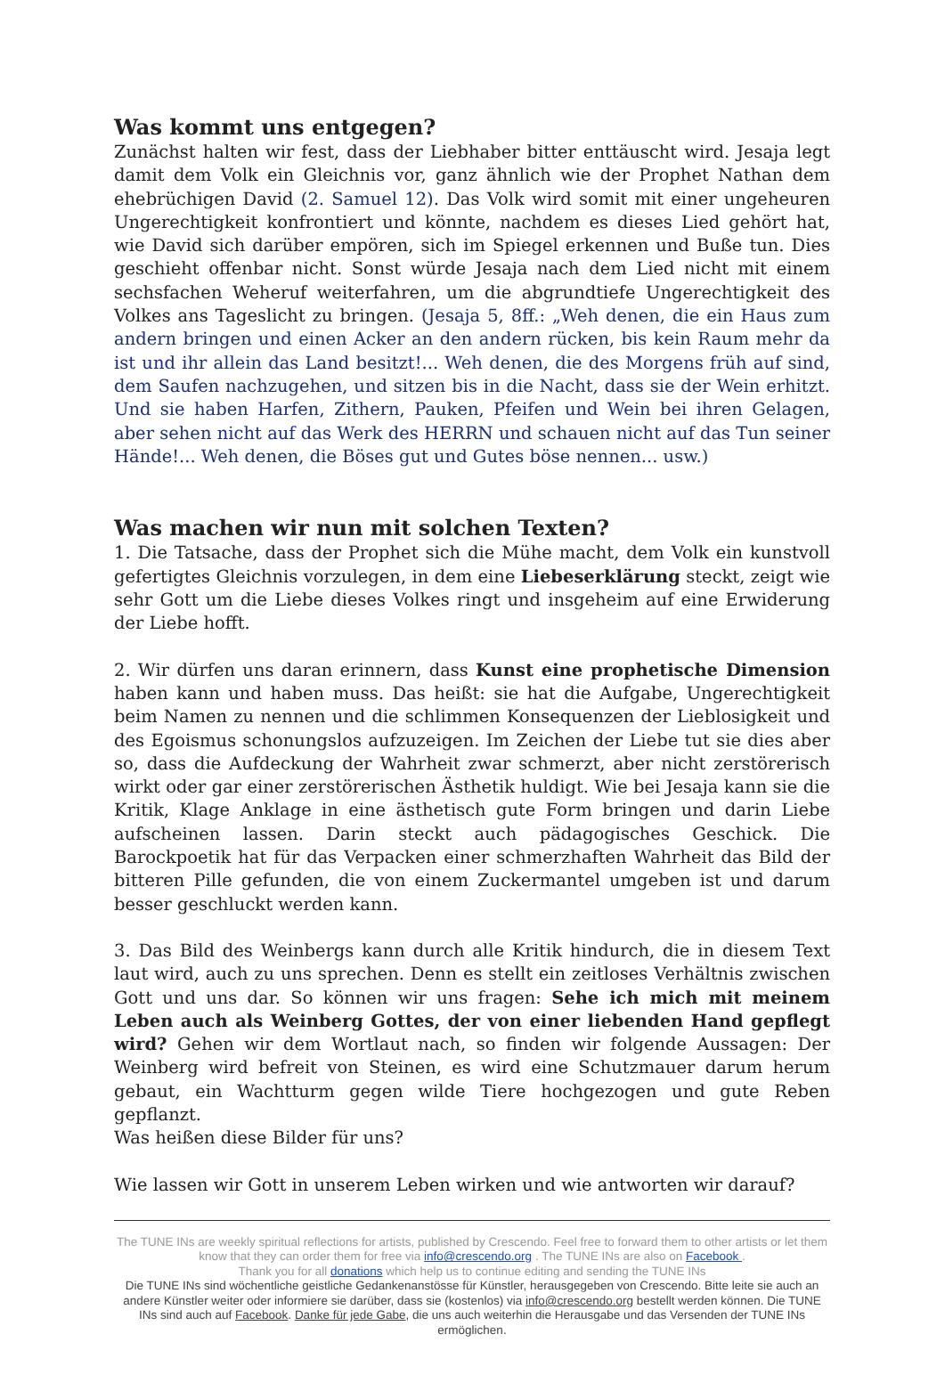Was kommt uns entgegen?
Zunächst halten wir fest, dass der Liebhaber bitter enttäuscht wird. Jesaja legt damit dem Volk ein Gleichnis vor, ganz ähnlich wie der Prophet Nathan dem ehebrüchigen David (2. Samuel 12). Das Volk wird somit mit einer ungeheuren Ungerechtigkeit konfrontiert und könnte, nachdem es dieses Lied gehört hat, wie David sich darüber empören, sich im Spiegel erkennen und Buße tun. Dies geschieht offenbar nicht. Sonst würde Jesaja nach dem Lied nicht mit einem sechsfachen Weheruf weiterfahren, um die abgrundtiefe Ungerechtigkeit des Volkes ans Tageslicht zu bringen. (Jesaja 5, 8ff.: „Weh denen, die ein Haus zum andern bringen und einen Acker an den andern rücken, bis kein Raum mehr da ist und ihr allein das Land besitzt!... Weh denen, die des Morgens früh auf sind, dem Saufen nachzugehen, und sitzen bis in die Nacht, dass sie der Wein erhitzt. Und sie haben Harfen, Zithern, Pauken, Pfeifen und Wein bei ihren Gelagen, aber sehen nicht auf das Werk des HERRN und schauen nicht auf das Tun seiner Hände!... Weh denen, die Böses gut und Gutes böse nennen... usw.)
Was machen wir nun mit solchen Texten?
1. Die Tatsache, dass der Prophet sich die Mühe macht, dem Volk ein kunstvoll gefertigtes Gleichnis vorzulegen, in dem eine Liebeserklärung steckt, zeigt wie sehr Gott um die Liebe dieses Volkes ringt und insgeheim auf eine Erwiderung der Liebe hofft.
2. Wir dürfen uns daran erinnern, dass Kunst eine prophetische Dimension haben kann und haben muss. Das heißt: sie hat die Aufgabe, Ungerechtigkeit beim Namen zu nennen und die schlimmen Konsequenzen der Lieblosigkeit und des Egoismus schonungslos aufzuzeigen. Im Zeichen der Liebe tut sie dies aber so, dass die Aufdeckung der Wahrheit zwar schmerzt, aber nicht zerstörerisch wirkt oder gar einer zerstörerischen Ästhetik huldigt. Wie bei Jesaja kann sie die Kritik, Klage Anklage in eine ästhetisch gute Form bringen und darin Liebe aufscheinen lassen. Darin steckt auch pädagogisches Geschick. Die Barockpoetik hat für das Verpacken einer schmerzhaften Wahrheit das Bild der bitteren Pille gefunden, die von einem Zuckermantel umgeben ist und darum besser geschluckt werden kann.
3. Das Bild des Weinbergs kann durch alle Kritik hindurch, die in diesem Text laut wird, auch zu uns sprechen. Denn es stellt ein zeitloses Verhältnis zwischen Gott und uns dar. So können wir uns fragen: Sehe ich mich mit meinem Leben auch als Weinberg Gottes, der von einer liebenden Hand gepflegt wird? Gehen wir dem Wortlaut nach, so finden wir folgende Aussagen: Der Weinberg wird befreit von Steinen, es wird eine Schutzmauer darum herum gebaut, ein Wachtturm gegen wilde Tiere hochgezogen und gute Reben gepflanzt.
Was heißen diese Bilder für uns?
Wie lassen wir Gott in unserem Leben wirken und wie antworten wir darauf?
The TUNE INs are weekly spiritual reflections for artists, published by Crescendo. Feel free to forward them to other artists or let them know that they can order them for free via info@crescendo.org . The TUNE INs are also on Facebook .
Thank you for all donations which help us to continue editing and sending the TUNE INs
Die TUNE INs sind wöchentliche geistliche Gedankenanstösse für Künstler, herausgegeben von Crescendo. Bitte leite sie auch an andere Künstler weiter oder informiere sie darüber, dass sie (kostenlos) via info@crescendo.org bestellt werden können. Die TUNE INs sind auch auf Facebook. Danke für jede Gabe, die uns auch weiterhin die Herausgabe und das Versenden der TUNE INs ermöglichen.